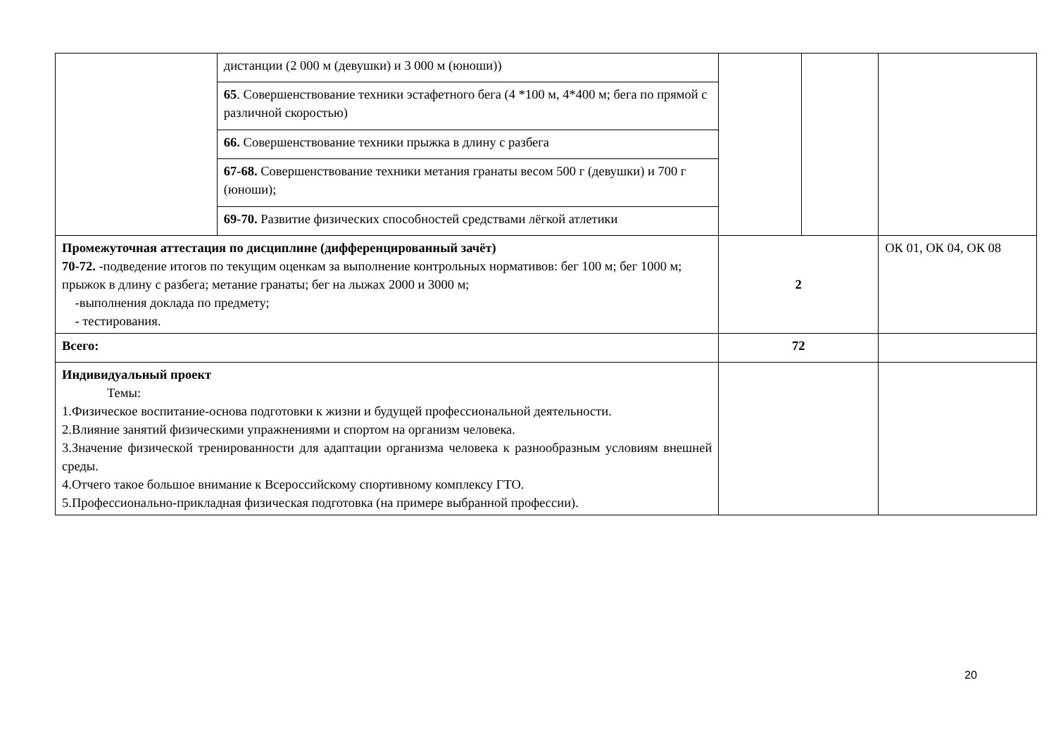| | дистанции (2 000 м (девушки) и 3 000 м (юноши)) | | | |
| | 65 . Совершенствование техники эстафетного бега (4 *100 м, 4*400 м; бега по прямой с различной скоростью) | | | |
| | 66. Совершенствование техники прыжка в длину с разбега | | | |
| | 67-68. Совершенствование техники метания гранаты весом 500 г (девушки) и 700 г (юноши); | | | |
| | 69-70. Развитие физических способностей средствами лёгкой атлетики | | | |
| Промежуточная аттестация по дисциплине (дифференцированный зачёт) 70-72. -подведение итогов по текущим оценкам за выполнение контрольных нормативов: бег 100 м; бег 1000 м; прыжок в длину с разбега; метание гранаты; бег на лыжах 2000 и 3000 м; -выполнения доклада по предмету; - тестирования. | | 2 | | ОК 01, ОК 04, ОК 08 |
| Всего: | | 72 | | |
| Индивидуальный проект Темы: 1.Физическое воспитание-основа подготовки к жизни и будущей профессиональной деятельности. 2.Влияние занятий физическими упражнениями и спортом на организм человека. 3.Значение физической тренированности для адаптации организма человека к разнообразным условиям внешней среды. 4.Отчего такое большое внимание к Всероссийскому спортивному комплексу ГТО. 5.Профессионально-прикладная физическая подготовка (на примере выбранной профессии). | | | | |
20